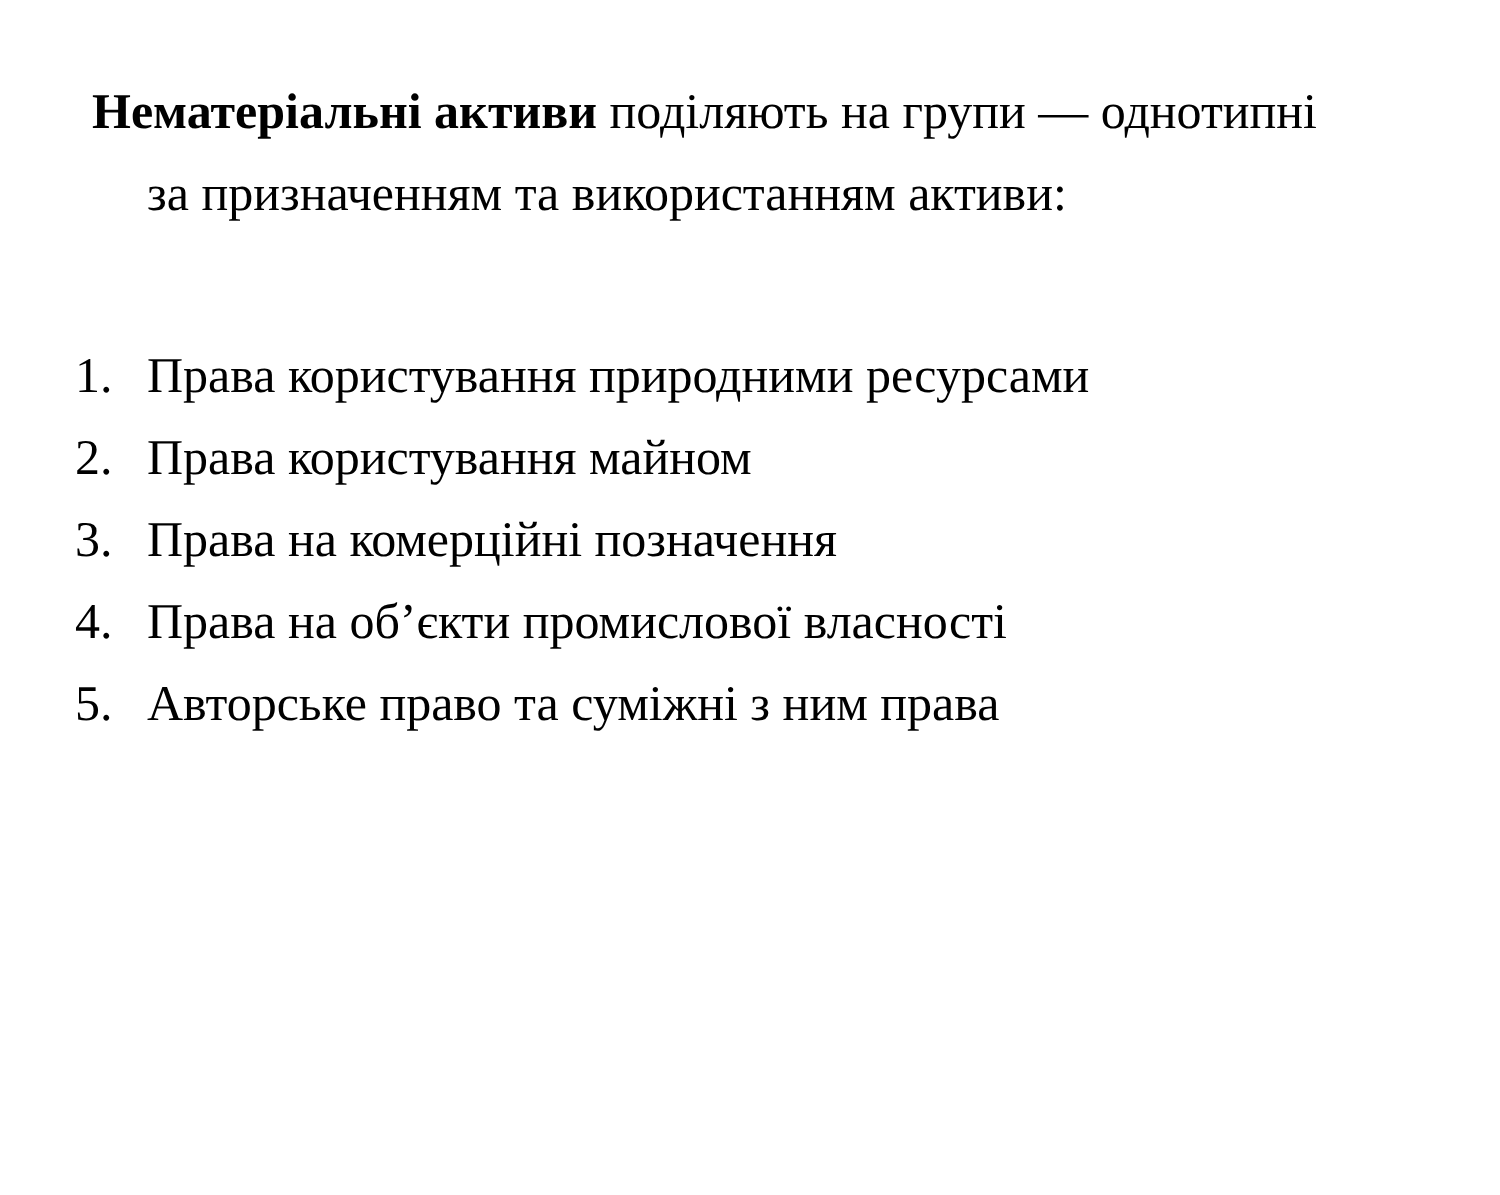Нематеріальні активи поділяють на групи — однотипні за призначенням та використанням активи:
1. Права користування природними ресурсами
2. Права користування майном
3. Права на комерційні позначення
4. Права на об’єкти промислової власності
5. Авторське право та суміжні з ним права